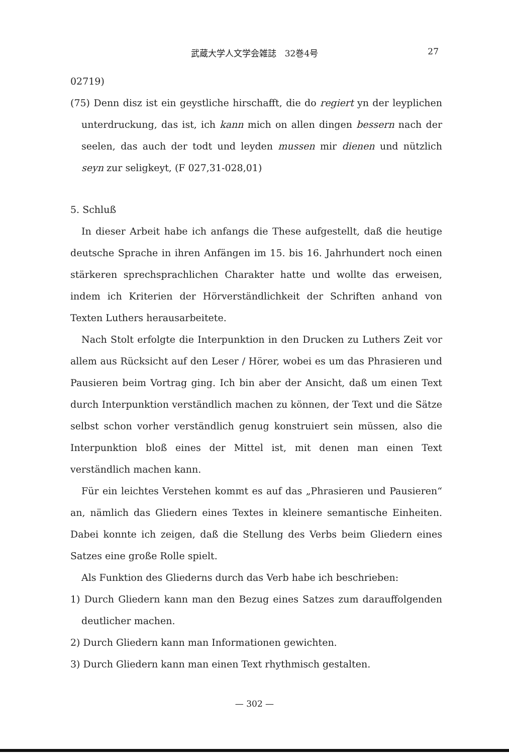武蔵大学人文学会雑誌　32巻4号
27
02719)
(75) Denn disz ist ein geystliche hirschafft, die do regiert yn der leyplichen unterdruckung, das ist, ich kann mich on allen dingen bessern nach der seelen, das auch der todt und leyden mussen mir dienen und nützlich seyn zur seligkeyt, (F 027,31-028,01)
5. Schluß
In dieser Arbeit habe ich anfangs die These aufgestellt, daß die heutige deutsche Sprache in ihren Anfängen im 15. bis 16. Jahrhundert noch einen stärkeren sprechsprachlichen Charakter hatte und wollte das erweisen, indem ich Kriterien der Hörverständlichkeit der Schriften anhand von Texten Luthers herausarbeitete.
Nach Stolt erfolgte die Interpunktion in den Drucken zu Luthers Zeit vor allem aus Rücksicht auf den Leser / Hörer, wobei es um das Phrasieren und Pausieren beim Vortrag ging. Ich bin aber der Ansicht, daß um einen Text durch Interpunktion verständlich machen zu können, der Text und die Sätze selbst schon vorher verständlich genug konstruiert sein müssen, also die Interpunktion bloß eines der Mittel ist, mit denen man einen Text verständlich machen kann.
Für ein leichtes Verstehen kommt es auf das „Phrasieren und Pausieren“ an, nämlich das Gliedern eines Textes in kleinere semantische Einheiten. Dabei konnte ich zeigen, daß die Stellung des Verbs beim Gliedern eines Satzes eine große Rolle spielt.
Als Funktion des Gliederns durch das Verb habe ich beschrieben:
1) Durch Gliedern kann man den Bezug eines Satzes zum darauffolgenden deutlicher machen.
2) Durch Gliedern kann man Informationen gewichten.
3) Durch Gliedern kann man einen Text rhythmisch gestalten.
— 302 —